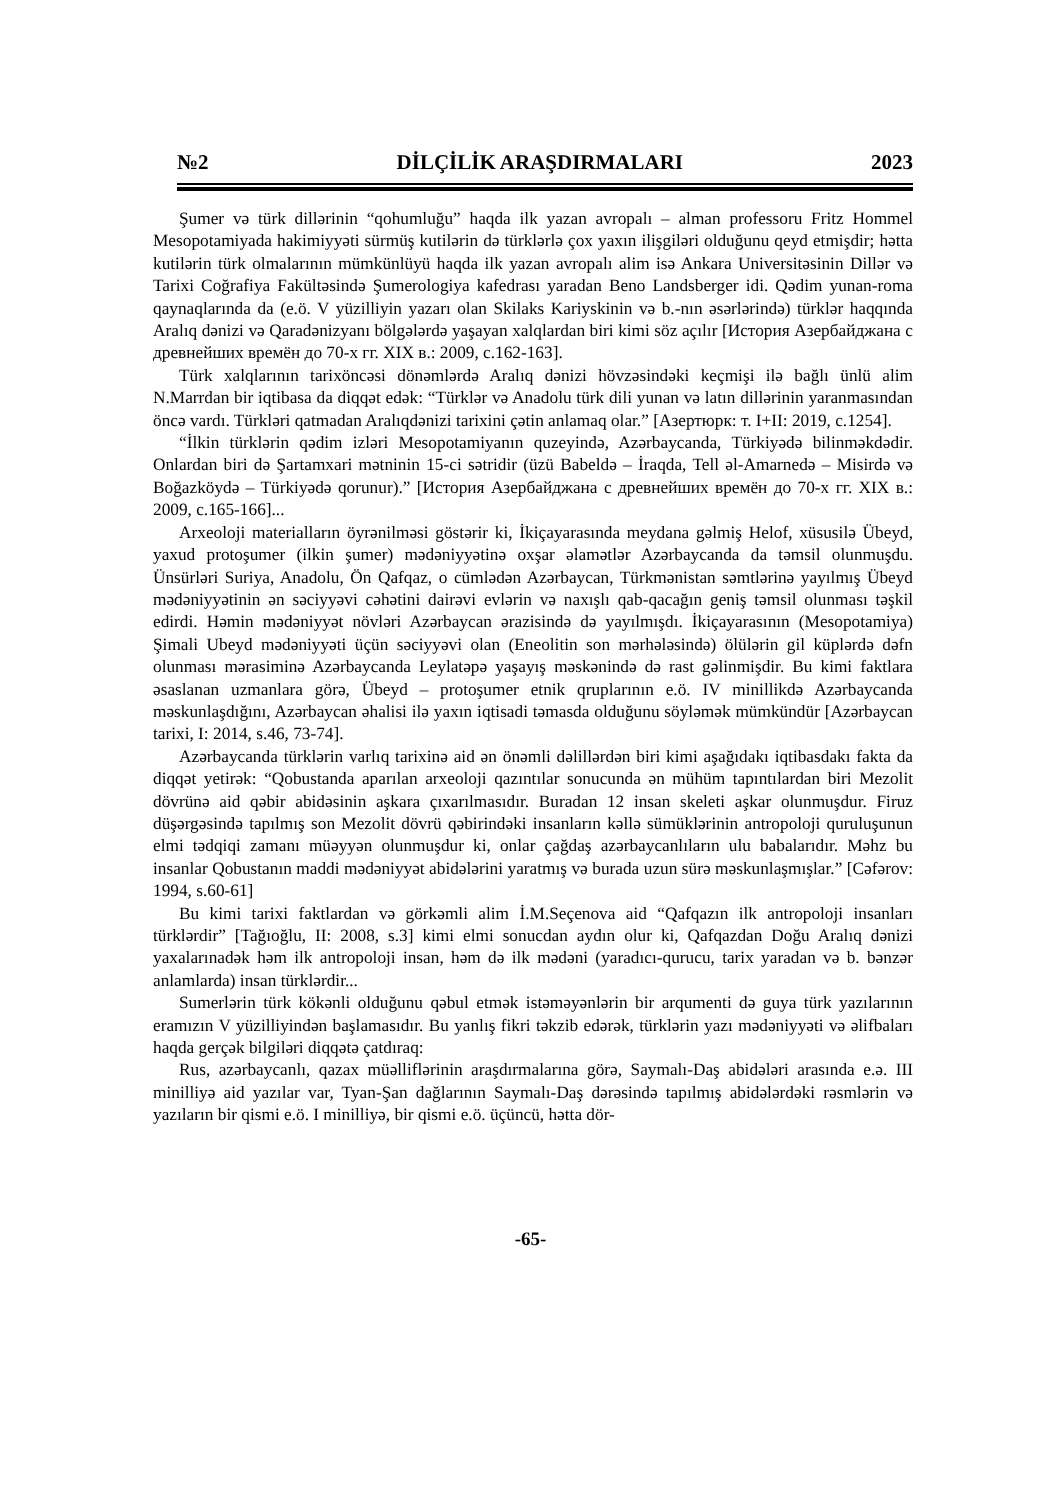№2 DİLÇİLİK ARAŞDIRMALARI 2023
Şumer və türk dillərinin “qohumluğu” haqda ilk yazan avropalı – alman professoru Fritz Hommel Mesopotamiyada hakimiyyəti sürmüş kutilərin də türklərlə çox yaxın ilişgiləri olduğunu qeyd etmişdir; hətta kutilərin türk olmalarının mümkünlüyü haqda ilk yazan avropalı alim isə Ankara Universitəsinin Dillər və Tarixi Coğrafiya Fakültəsində Şumerologiya kafedrası yaradan Beno Landsberger idi. Qədim yunan-roma qaynaqlarında da (e.ö. V yüzilliyin yazarı olan Skilaks Kariyskinin və b.-nın əsərlərində) türklər haqqında Aralıq dənizi və Qaradənizyanı bölgələrdə yaşayan xalqlardan biri kimi söz açılır [История Азербайджана с древнейших времён до 70-х гг. XIX в.: 2009, с.162-163].
Türk xalqlarının tarixöncəsi dönəmlərdə Aralıq dənizi hövzəsindəki keçmişi ilə bağlı ünlü alim N.Marrdan bir iqtibasa da diqqət edək: “Türklər və Anadolu türk dili yunan və latın dillərinin yaranmasından öncə vardı. Türkləri qatmadan Aralıqdənizi tarixini çətin anlamaq olar.” [Азертюрк: т. I+II: 2019, с.1254].
“İlkin türklərin qədim izləri Mesopotamiyanın quzeyində, Azərbaycanda, Türkiyədə bilinməkdədir. Onlardan biri də Şartamxari mətninin 15-ci sətridir (üzü Babeldə – İraqda, Tell əl-Amarnedə – Misirdə və Boğazköydə – Türkiyədə qorunur).” [История Азербайджана с древнейших времён до 70-х гг. XIX в.: 2009, с.165-166]...
Arxeoloji materialların öyrənilməsi göstərir ki, İkiçayarasında meydana gəlmiş Helof, xüsusilə Übeyd, yaxud protoşumer (ilkin şumer) mədəniyyətinə oxşar əlamətlər Azərbaycanda da təmsil olunmuşdu. Ünsürləri Suriya, Anadolu, Ön Qafqaz, o cümlədən Azərbaycan, Türkmənistan səmtlərinə yayılmış Übeyd mədəniyyətinin ən səciyyəvi cəhətini dairəvi evlərin və naxışlı qab-qacağın geniş təmsil olunması təşkil edirdi. Həmin mədəniyyət növləri Azərbaycan ərazisində də yayılmışdı. İkiçayarasının (Mesopotamiya) Şimali Ubeyd mədəniyyəti üçün səciyyəvi olan (Eneolitin son mərhələsində) ölülərin gil küplərdə dəfn olunması mərasiminə Azərbaycanda Leylatəpə yaşayış məskənində də rast gəlinmişdir. Bu kimi faktlara əsaslanan uzmanlara görə, Übeyd – protoşumer etnik qruplarının e.ö. IV minillikdə Azərbaycanda məskunlaşdığını, Azərbaycan əhalisi ilə yaxın iqtisadi təmasda olduğunu söyləmək mümkündür [Azərbaycan tarixi, I: 2014, s.46, 73-74].
Azərbaycanda türklərin varlıq tarixinə aid ən önəmli dəlillərdən biri kimi aşağıdakı iqtibasdakı fakta da diqqət yetirək: “Qobustanda aparılan arxeoloji qazıntılar sonucunda ən mühüm tapıntılardan biri Mezolit dövrünə aid qəbir abidəsinin aşkara çıxarılmasıdır. Buradan 12 insan skeleti aşkar olunmuşdur. Firuz düşərgəsində tapılmış son Mezolit dövrü qəbirindəki insanların kəllə sümüklərinin antropoloji quruluşunun elmi tədqiqi zamanı müəyyən olunmuşdur ki, onlar çağdaş azərbaycanlıların ulu babalarıdır. Məhz bu insanlar Qobustanın maddi mədəniyyət abidələrini yaratmış və burada uzun sürə məskunlaşmışlar.” [Cəfərov: 1994, s.60-61]
Bu kimi tarixi faktlardan və görkəmli alim İ.M.Seçenova aid “Qafqazın ilk antropoloji insanları türklərdir” [Tağıoğlu, II: 2008, s.3] kimi elmi sonucdan aydın olur ki, Qafqazdan Doğu Aralıq dənizi yaxalarınadək həm ilk antropoloji insan, həm də ilk mədəni (yaradıcı-qurucu, tarix yaradan və b. bənzər anlamlarda) insan türklərdir...
Sumerlərin türk kökənli olduğunu qəbul etmək istəməyənlərin bir arqumenti də guya türk yazılarının eramızın V yüzilliyindən başlamasıdır. Bu yanlış fikri təkzib edərək, türklərin yazı mədəniyyəti və əlifbaları haqda gerçək bilgiləri diqqətə çatdıraq:
Rus, azərbaycanlı, qazax müəlliflərinin araşdırmalarına görə, Saymalı-Daş abidələri arasında e.ə. III minilliyə aid yazılar var, Tyan-Şan dağlarının Saymalı-Daş dərəsində tapılmış abidələrdəki rəsmlərin və yazıların bir qismi e.ö. I minilliyə, bir qismi e.ö. üçüncü, hətta dör-
-65-